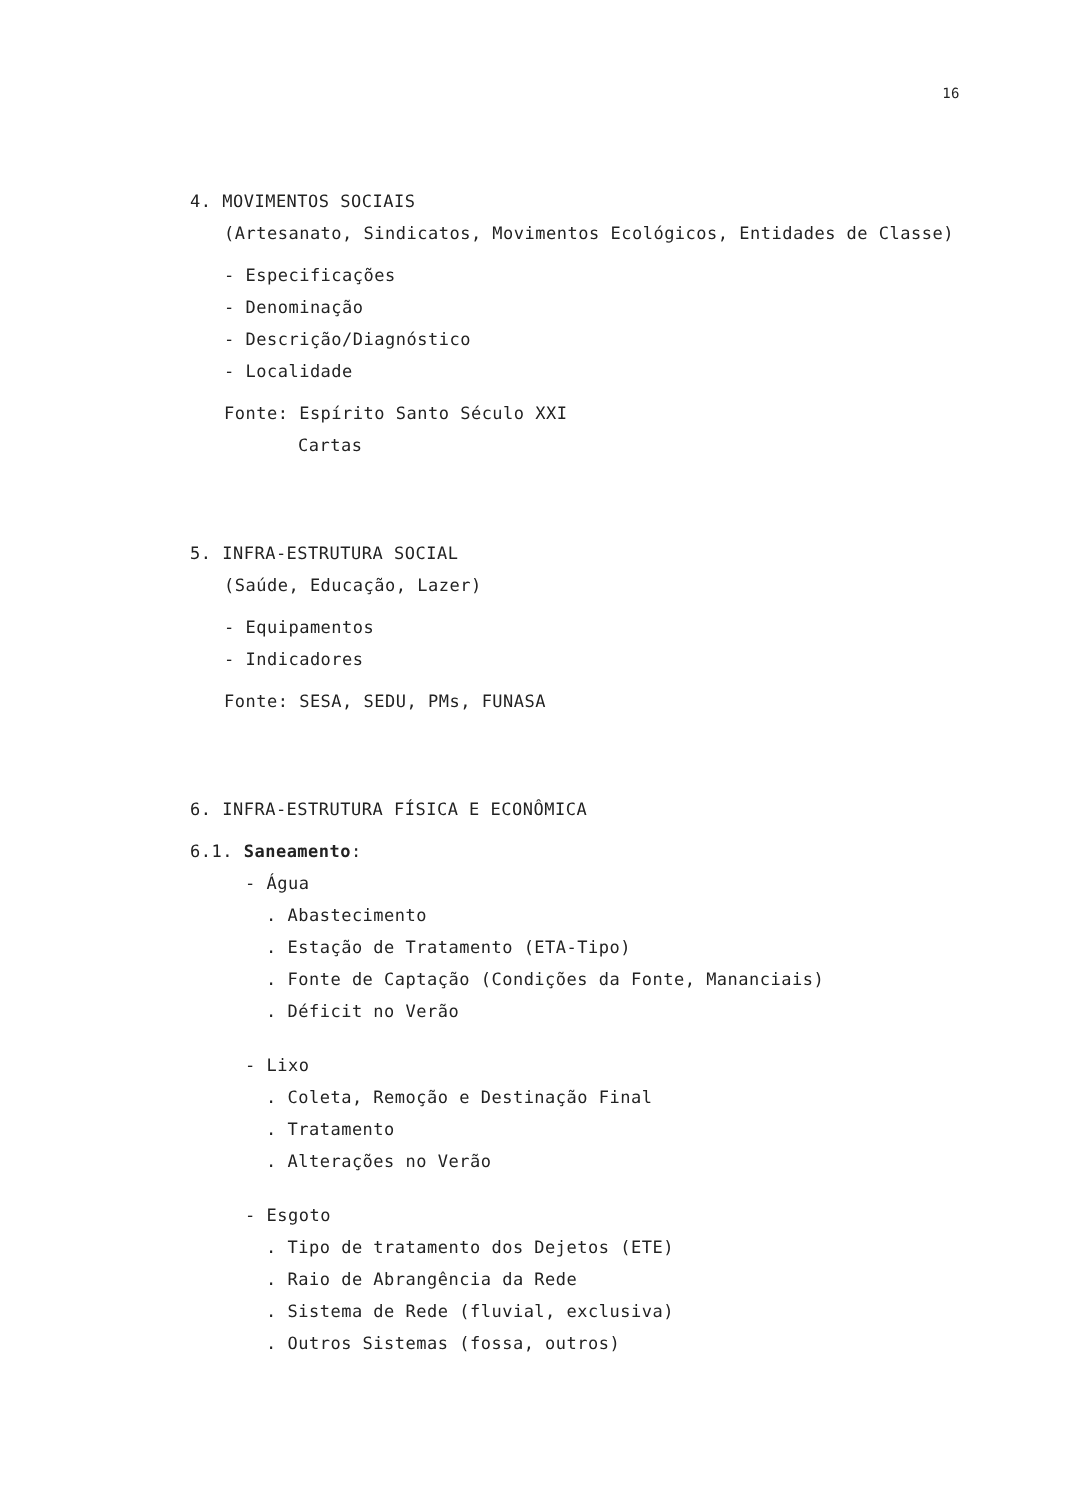16
4. MOVIMENTOS SOCIAIS
(Artesanato, Sindicatos, Movimentos Ecológicos, Entidades de Classe)
- Especificações
- Denominação
- Descrição/Diagnóstico
- Localidade
Fonte: Espírito Santo Século XXI
Cartas
5. INFRA-ESTRUTURA SOCIAL
(Saúde, Educação, Lazer)
- Equipamentos
- Indicadores
Fonte: SESA, SEDU, PMs, FUNASA
6. INFRA-ESTRUTURA FÍSICA E ECONÔMICA
6.1. Saneamento:
- Água
. Abastecimento
. Estação de Tratamento (ETA-Tipo)
. Fonte de Captação (Condições da Fonte, Mananciais)
. Déficit no Verão
- Lixo
. Coleta, Remoção e Destinação Final
. Tratamento
. Alterações no Verão
- Esgoto
. Tipo de tratamento dos Dejetos (ETE)
. Raio de Abrangência da Rede
. Sistema de Rede (fluvial, exclusiva)
. Outros Sistemas (fossa, outros)